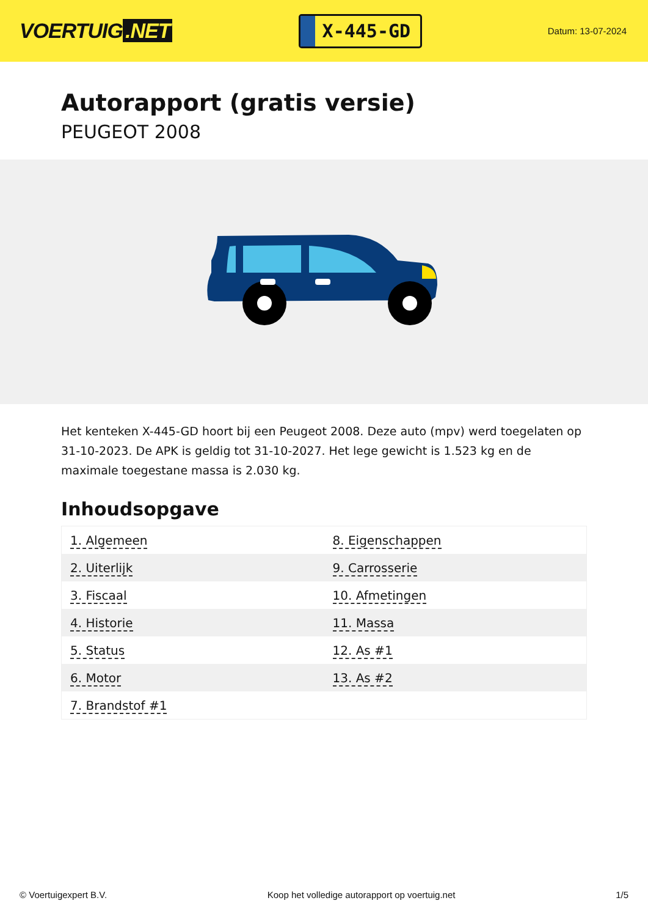VOERTUIG.NET
X-445-GD
Datum: 13-07-2024
Autorapport (gratis versie)
PEUGEOT 2008
Het kenteken X-445-GD hoort bij een Peugeot 2008. Deze auto (mpv) werd toegelaten op 31-10-2023. De APK is geldig tot 31-10-2027. Het lege gewicht is 1.523 kg en de maximale toegestane massa is 2.030 kg.
Inhoudsopgave
| 1. Algemeen | 8. Eigenschappen |
| 2. Uiterlijk | 9. Carrosserie |
| 3. Fiscaal | 10. Afmetingen |
| 4. Historie | 11. Massa |
| 5. Status | 12. As #1 |
| 6. Motor | 13. As #2 |
| 7. Brandstof #1 | |
© Voertuigexpert B.V. Koop het volledige autorapport op voertuig.net
1/5